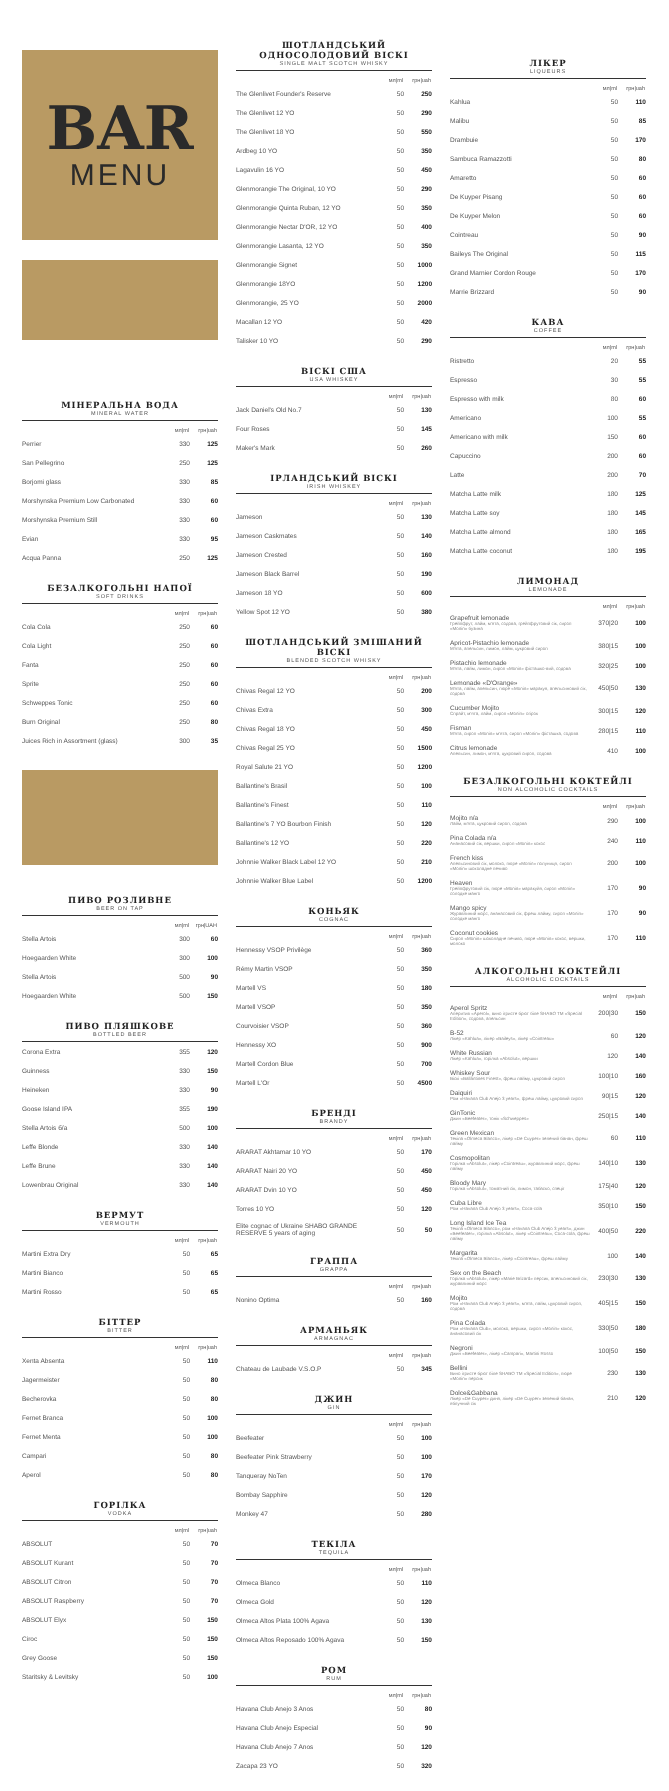BAR
MENU
МІНЕРАЛЬНА ВОДА
MINERAL WATER
| | мл/ml | грн/uah |
| --- | --- | --- |
| Perrier | 330 | 125 |
| San Pellegrino | 250 | 125 |
| Borjomi glass | 330 | 85 |
| Morshynska Premium Low Carbonated | 330 | 60 |
| Morshynska Premium Still | 330 | 60 |
| Evian | 330 | 95 |
| Acqua Panna | 250 | 125 |
БЕЗАЛКОГОЛЬНІ НАПОЇ
SOFT DRINKS
| | мл/ml | грн/uah |
| --- | --- | --- |
| Cola Cola | 250 | 60 |
| Cola Light | 250 | 60 |
| Fanta | 250 | 60 |
| Sprite | 250 | 60 |
| Schweppes Tonic | 250 | 60 |
| Burn Original | 250 | 80 |
| Juices Rich in Assortment (glass) | 300 | 35 |
ПИВО РОЗЛИВНЕ
BEER ON TAP
| | мл/ml | грн/UAH |
| --- | --- | --- |
| Stella Artois | 300 | 60 |
| Hoegaarden White | 300 | 100 |
| Stella Artois | 500 | 90 |
| Hoegaarden White | 500 | 150 |
ПИВО ПЛЯШКОВЕ
BOTTLED BEER
| Corona Extra | 355 | 120 |
| Guinness | 330 | 150 |
| Heineken | 330 | 90 |
| Goose Island IPA | 355 | 190 |
| Stella Artois б/а | 500 | 100 |
| Leffe Blonde | 330 | 140 |
| Leffe Brune | 330 | 140 |
| Lowenbrau Original | 330 | 140 |
ВЕРМУТ
VERMOUTH
| | мл/ml | грн/uah |
| --- | --- | --- |
| Martini Extra Dry | 50 | 65 |
| Martini Bianco | 50 | 65 |
| Martini Rosso | 50 | 65 |
БІТТЕР
BITTER
| | мл/ml | грн/uah |
| --- | --- | --- |
| Xenta Absenta | 50 | 110 |
| Jagermeister | 50 | 80 |
| Becherovka | 50 | 80 |
| Fernet Branca | 50 | 100 |
| Fernet Menta | 50 | 100 |
| Campari | 50 | 80 |
| Aperol | 50 | 80 |
ГОРІЛКА
VODKA
| | мл/ml | грн/uah |
| --- | --- | --- |
| ABSOLUT | 50 | 70 |
| ABSOLUT Kurant | 50 | 70 |
| ABSOLUT Citron | 50 | 70 |
| ABSOLUT Raspberry | 50 | 70 |
| ABSOLUT Elyx | 50 | 150 |
| Ciroc | 50 | 150 |
| Grey Goose | 50 | 150 |
| Staritsky & Levitsky | 50 | 100 |
ШОТЛАНДСЬКИЙ ОДНОСОЛОДОВИЙ ВІСКІ
SINGLE MALT SCOTCH WHISKY
| | мл/ml | грн/uah |
| --- | --- | --- |
| The Glenlivet Founder's Reserve | 50 | 250 |
| The Glenlivet 12 YO | 50 | 290 |
| The Glenlivet 18 YO | 50 | 550 |
| Ardbeg 10 YO | 50 | 350 |
| Lagavulin 16 YO | 50 | 450 |
| Glenmorangie The Original, 10 YO | 50 | 290 |
| Glenmorangie Quinta Ruban, 12 YO | 50 | 350 |
| Glenmorangie Nectar D'OR, 12 YO | 50 | 400 |
| Glenmorangie Lasanta, 12 YO | 50 | 350 |
| Glenmorangie Signet | 50 | 1000 |
| Glenmorangie 18YO | 50 | 1200 |
| Glenmorangie, 25 YO | 50 | 2000 |
| Macallan 12 YO | 50 | 420 |
| Talisker 10 YO | 50 | 290 |
ВІСКІ США
USA WHISKEY
| | мл/ml | грн/uah |
| --- | --- | --- |
| Jack Daniel's Old No.7 | 50 | 130 |
| Four Roses | 50 | 145 |
| Maker's Mark | 50 | 260 |
ІРЛАНДСЬКИЙ ВІСКІ
IRISH WHISKEY
| | мл/ml | грн/uah |
| --- | --- | --- |
| Jameson | 50 | 130 |
| Jameson Caskmates | 50 | 140 |
| Jameson Crested | 50 | 160 |
| Jameson Black Barrel | 50 | 190 |
| Jameson 18 YO | 50 | 600 |
| Yellow Spot 12 YO | 50 | 380 |
ШОТЛАНДСЬКИЙ ЗМІШАНИЙ ВІСКІ
BLENDED SCOTCH WHISKY
| | мл/ml | грн/uah |
| --- | --- | --- |
| Chivas Regal 12 YO | 50 | 200 |
| Chivas Extra | 50 | 300 |
| Chivas Regal 18 YO | 50 | 450 |
| Chivas Regal 25 YO | 50 | 1500 |
| Royal Salute 21 YO | 50 | 1200 |
| Ballantine's Brasil | 50 | 100 |
| Ballantine's Finest | 50 | 110 |
| Ballantine's 7 YO Bourbon Finish | 50 | 120 |
| Ballantine's 12 YO | 50 | 220 |
| Johnnie Walker Black Label 12 YO | 50 | 210 |
| Johnnie Walker Blue Label | 50 | 1200 |
КОНЬЯК
COGNAC
| | мл/ml | грн/uah |
| --- | --- | --- |
| Hennessy VSOP Privilège | 50 | 360 |
| Rémy Martin VSOP | 50 | 350 |
| Martell VS | 50 | 180 |
| Martell VSOP | 50 | 350 |
| Courvoisier VSOP | 50 | 360 |
| Hennessy XO | 50 | 900 |
| Martell Cordon Blue | 50 | 700 |
| Martell L'Or | 50 | 4500 |
БРЕНДІ
BRANDY
| | мл/ml | грн/uah |
| --- | --- | --- |
| ARARAT Akhtamar 10 YO | 50 | 170 |
| ARARAT Nairi 20 YO | 50 | 450 |
| ARARAT Dvin 10 YO | 50 | 450 |
| Torres 10 YO | 50 | 120 |
| Elite cognac of Ukraine SHABO GRANDE RESERVE 5 years of aging | 50 | 50 |
ГРАППА
GRAPPA
| | мл/ml | грн/uah |
| --- | --- | --- |
| Nonino Optima | 50 | 160 |
АРМАНЬЯК
ARMAGNAC
| | мл/ml | грн/uah |
| --- | --- | --- |
| Chateau de Laubade V.S.O.P | 50 | 345 |
ДЖИН
GIN
| | мл/ml | грн/uah |
| --- | --- | --- |
| Beefeater | 50 | 100 |
| Beefeater Pink Strawberry | 50 | 100 |
| Tanqueray NoTen | 50 | 170 |
| Bombay Sapphire | 50 | 120 |
| Monkey 47 | 50 | 280 |
ТЕКІЛА
TEQUILA
| | мл/ml | грн/uah |
| --- | --- | --- |
| Olmeca Blanco | 50 | 110 |
| Olmeca Gold | 50 | 120 |
| Olmeca Altos Plata 100% Agava | 50 | 130 |
| Olmeca Altos Reposado 100% Agava | 50 | 150 |
РОМ
RUM
| | мл/ml | грн/uah |
| --- | --- | --- |
| Havana Club Anejo 3 Anos | 50 | 80 |
| Havana Club Anejo Especial | 50 | 90 |
| Havana Club Anejo 7 Anos | 50 | 120 |
| Zacapa 23 YO | 50 | 320 |
ЛІКЕР
LIQUEURS
| | мл/ml | грн/uah |
| --- | --- | --- |
| Kahlua | 50 | 110 |
| Malibu | 50 | 85 |
| Drambuie | 50 | 170 |
| Sambuca Ramazzotti | 50 | 80 |
| Amaretto | 50 | 60 |
| De Kuyper Pisang | 50 | 60 |
| De Kuyper Melon | 50 | 60 |
| Cointreau | 50 | 90 |
| Baileys The Original | 50 | 115 |
| Grand Marnier Cordon Rouge | 50 | 170 |
| Marrie Brizzard | 50 | 90 |
КАВА
COFFEE
| | мл/ml | грн/uah |
| --- | --- | --- |
| Ristretto | 20 | 55 |
| Espresso | 30 | 55 |
| Espresso with milk | 80 | 60 |
| Americano | 100 | 55 |
| Americano with milk | 150 | 60 |
| Capuccino | 200 | 60 |
| Latte | 200 | 70 |
| Matcha Latte milk | 180 | 125 |
| Matcha Latte soy | 180 | 145 |
| Matcha Latte almond | 180 | 165 |
| Matcha Latte coconut | 180 | 195 |
ЛИМОНАД
LEMONADE
| | мл/ml | грн/uah |
| --- | --- | --- |
| Grapefruit lemonade Грейпфрут, лайм, м'ята, содова, грейпфрутовий сік, сироп «Monin» бузина | 370/20 | 100 |
| Apricot-Pistachio lemonade М'ята, апельсин, лимон, лайм, цукровий сироп | 380/15 | 100 |
| Pistachio lemonade М'ята, лайм, лимон, сироп «Monin» фісташко-вий, содова | 320/25 | 100 |
| Lemonade «D'Orange» М'ята, лайм, апельсин, пюре «Monin» маракуя, апельсиновий сік, содова | 450/50 | 130 |
| Cucumber Mojito Спрайт, м'ята, лайм, сироп «Monin» огірок | 300/15 | 120 |
| Fisman М'ята, сироп «Monin» м'ята, сироп «Monin» фісташка, содова | 280/15 | 110 |
| Citrus lemonade Апельсин, лимон, м'ята, цукровий сироп, содова | 410 | 100 |
БЕЗАЛКОГОЛЬНІ КОКТЕЙЛІ
NON ALCOHOLIC COCKTAILS
| | мл/ml | грн/uah |
| --- | --- | --- |
| Mojito n/a Лайм, м'ята, цукровий сироп, содова | 290 | 100 |
| Pina Colada n/a Ананасовий сік, вершки, сироп «Monin» кокос | 240 | 110 |
| French kiss Апельсиновий сік, молоко, пюре «Monin» полуниця, сироп «Monin» шоколадне печиво | 200 | 100 |
| Heaven Грейпфрутовий сік, пюре «Monin» маракуйя, сироп «Monin» солодке манго | 170 | 90 |
| Mango spicy Журавлиний морс, ананасовий сік, фреш лайму, сироп «Monin» солодке манго | 170 | 90 |
| Coconut cookies Сироп «Monin» шоколадне печиво, пюре «Monin» кокос, вершки, молоко | 170 | 110 |
АЛКОГОЛЬНІ КОКТЕЙЛІ
ALCOHOLIC COCKTAILS
| | мл/ml | грн/uah |
| --- | --- | --- |
| Aperol Spritz Аперитив «Aperol», вино ігристе брют біле SHABO TM «Special Edition», содова, апельсин | 200/30 | 150 |
| B-52 Лікер «Kahlua», лікер «Baileys», лікер «Cointreau» | 60 | 120 |
| White Russian Лікер «Kahlua», горілка «Absolut», вершки | 120 | 140 |
| Whiskey Sour Віскі «Ballantines Finest», фреш лайму, цукровий сироп | 100/10 | 160 |
| Daiquiri Ром «Havana Club Anejo 3 years», фреш лайму, цукровий сироп | 90/15 | 120 |
| GinTonic Джин «Beefeater», тонік «Schweppes» | 250/15 | 140 |
| Green Mexican Текіла «Olmeca Blanco», лікер «De Cuyper» зелений банан, фреш лайму | 60 | 110 |
| Cosmopolitan Горілка «Absolut», лікер «Cointreau», журавлиний морс, фреш лайму | 140/10 | 130 |
| Bloody Mary Горілка «Absolut», томатний сік, лимон, табаско, спеції | 175/40 | 120 |
| Cuba Libre Ром «Havana Club Anejo 3 years», Coca-cola | 350/10 | 150 |
| Long Island Ice Tea Текіла «Olmeca Blanco», ром «Havana Club Anejo 3 years», джин «Beefeater», горілка «Absolut», лікер «Cointreau», Coca-cola, фреш лайму | 400/50 | 220 |
| Margarita Текіла «Olmeca Blanco», лікер «Cointreau», фреш лайму | 100 | 140 |
| Sex on the Beach Горілка «Absolut», лікер «Marie Brizard» персик, апельсиновий сік, журавлиний морс | 230/30 | 130 |
| Mojito Ром «Havana Club Anejo 3 years», м'ята, лайм, цукровий сироп, содова | 405/15 | 150 |
| Pina Colada Ром «Havana Club», молоко, вершки, сироп «Monin» кокос, ананасовий сік | 330/50 | 180 |
| Negroni Джин «Beefeater», лікер «Campari», Martini Rosso | 100/50 | 150 |
| Bellini Вино ігристе брют біле SHABO TM «Special Edition», пюре «Monin» персик | 230 | 130 |
| Dolce&Gabbana Лікер «De Cuyper» диня, лікер «De Cuyper» зелений банан, яблучний сік | 210 | 120 |